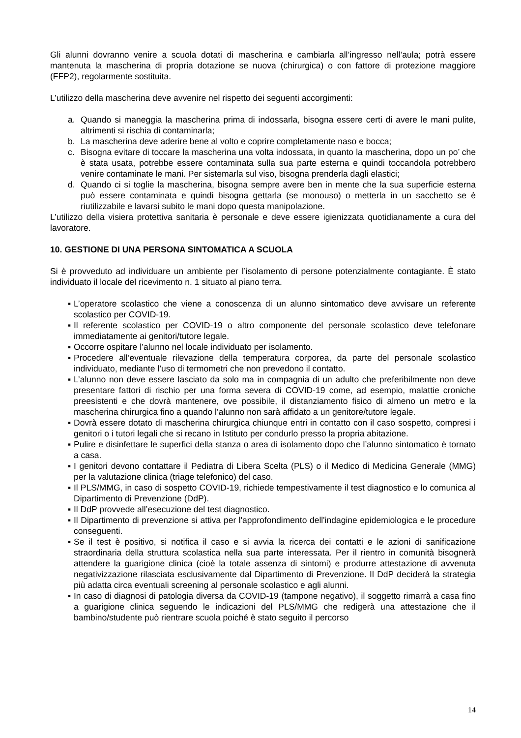Gli alunni dovranno venire a scuola dotati di mascherina e cambiarla all’ingresso nell’aula; potrà essere mantenuta la mascherina di propria dotazione se nuova (chirurgica) o con fattore di protezione maggiore (FFP2), regolarmente sostituita.
L’utilizzo della mascherina deve avvenire nel rispetto dei seguenti accorgimenti:
a. Quando si maneggia la mascherina prima di indossarla, bisogna essere certi di avere le mani pulite, altrimenti si rischia di contaminarla;
b. La mascherina deve aderire bene al volto e coprire completamente naso e bocca;
c. Bisogna evitare di toccare la mascherina una volta indossata, in quanto la mascherina, dopo un po’ che è stata usata, potrebbe essere contaminata sulla sua parte esterna e quindi toccandola potrebbero venire contaminate le mani. Per sistemarla sul viso, bisogna prenderla dagli elastici;
d. Quando ci si toglie la mascherina, bisogna sempre avere ben in mente che la sua superficie esterna può essere contaminata e quindi bisogna gettarla (se monouso) o metterla in un sacchetto se è riutilizzabile e lavarsi subito le mani dopo questa manipolazione.
L’utilizzo della visiera protettiva sanitaria è personale e deve essere igienizzata quotidianamente a cura del lavoratore.
10. GESTIONE DI UNA PERSONA SINTOMATICA A SCUOLA
Si è provveduto ad individuare un ambiente per l’isolamento di persone potenzialmente contagiante. È stato individuato il locale del ricevimento n. 1 situato al piano terra.
▪ L’operatore scolastico che viene a conoscenza di un alunno sintomatico deve avvisare un referente scolastico per COVID-19.
▪ Il referente scolastico per COVID-19 o altro componente del personale scolastico deve telefonare immediatamente ai genitori/tutore legale.
▪ Occorre ospitare l’alunno nel locale individuato per isolamento.
▪ Procedere all’eventuale rilevazione della temperatura corporea, da parte del personale scolastico individuato, mediante l’uso di termometri che non prevedono il contatto.
▪ L’alunno non deve essere lasciato da solo ma in compagnia di un adulto che preferibilmente non deve presentare fattori di rischio per una forma severa di COVID-19 come, ad esempio, malattie croniche preesistenti e che dovrà mantenere, ove possibile, il distanziamento fisico di almeno un metro e la mascherina chirurgica fino a quando l’alunno non sarà affidato a un genitore/tutore legale.
▪ Dovrà essere dotato di mascherina chirurgica chiunque entri in contatto con il caso sospetto, compresi i genitori o i tutori legali che si recano in Istituto per condurlo presso la propria abitazione.
▪ Pulire e disinfettare le superfici della stanza o area di isolamento dopo che l’alunno sintomatico è tornato a casa.
▪ I genitori devono contattare il Pediatra di Libera Scelta (PLS) o il Medico di Medicina Generale (MMG) per la valutazione clinica (triage telefonico) del caso.
▪ Il PLS/MMG, in caso di sospetto COVID-19, richiede tempestivamente il test diagnostico e lo comunica al Dipartimento di Prevenzione (DdP).
▪ Il DdP provvede all’esecuzione del test diagnostico.
▪ Il Dipartimento di prevenzione si attiva per l'approfondimento dell'indagine epidemiologica e le procedure conseguenti.
▪ Se il test è positivo, si notifica il caso e si avvia la ricerca dei contatti e le azioni di sanificazione straordinaria della struttura scolastica nella sua parte interessata. Per il rientro in comunità bisognerà attendere la guarigione clinica (cioè la totale assenza di sintomi) e produrre attestazione di avvenuta negativizzazione rilasciata esclusivamente dal Dipartimento di Prevenzione. Il DdP deciderà la strategia più adatta circa eventuali screening al personale scolastico e agli alunni.
▪ In caso di diagnosi di patologia diversa da COVID-19 (tampone negativo), il soggetto rimarrà a casa fino a guarigione clinica seguendo le indicazioni del PLS/MMG che redigerà una attestazione che il bambino/studente può rientrare scuola poiché è stato seguito il percorso
14